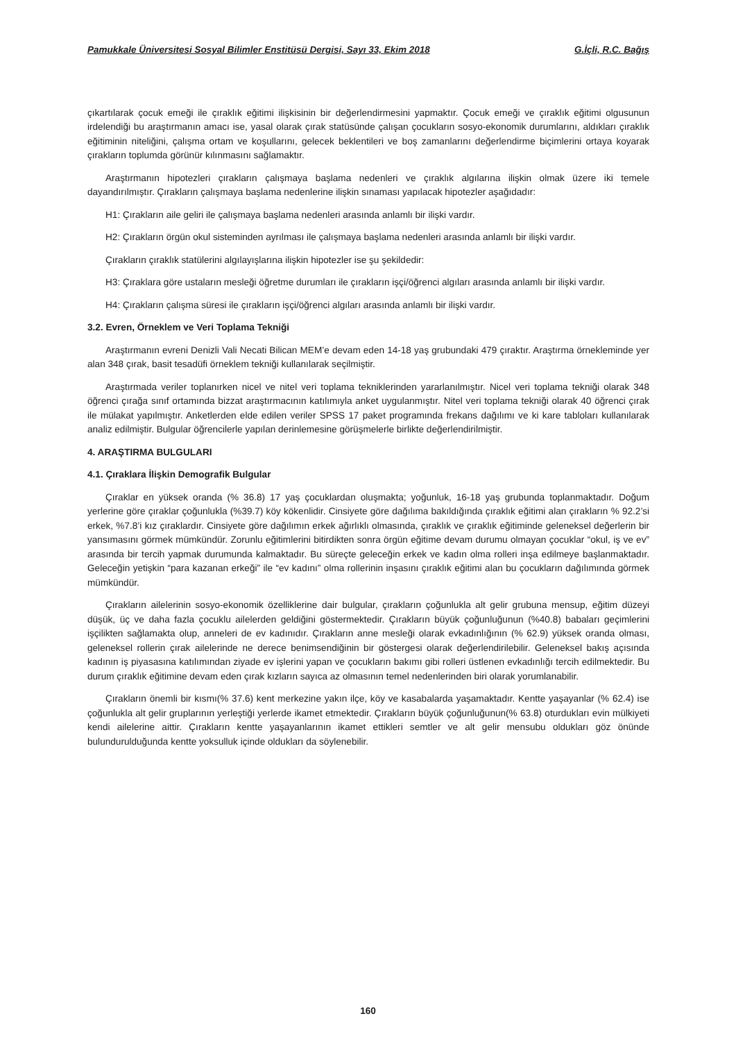Pamukkale Üniversitesi Sosyal Bilimler Enstitüsü Dergisi, Sayı 33, Ekim 2018 G.İçli, R.C. Bağış
çıkartılarak çocuk emeği ile çıraklık eğitimi ilişkisinin bir değerlendirmesini yapmaktır. Çocuk emeği ve çıraklık eğitimi olgusunun irdelendiği bu araştırmanın amacı ise, yasal olarak çırak statüsünde çalışan çocukların sosyo-ekonomik durumlarını, aldıkları çıraklık eğitiminin niteliğini, çalışma ortam ve koşullarını, gelecek beklentileri ve boş zamanlarını değerlendirme biçimlerini ortaya koyarak çırakların toplumda görünür kılınmasını sağlamaktır.
Araştırmanın hipotezleri çırakların çalışmaya başlama nedenleri ve çıraklık algılarına ilişkin olmak üzere iki temele dayandırılmıştır. Çırakların çalışmaya başlama nedenlerine ilişkin sınaması yapılacak hipotezler aşağıdadır:
H1: Çırakların aile geliri ile çalışmaya başlama nedenleri arasında anlamlı bir ilişki vardır.
H2: Çırakların örgün okul sisteminden ayrılması ile çalışmaya başlama nedenleri arasında anlamlı bir ilişki vardır.
Çırakların çıraklık statülerini algılayışlarına ilişkin hipotezler ise şu şekildedir:
H3: Çıraklara göre ustaların mesleği öğretme durumları ile çırakların işçi/öğrenci algıları arasında anlamlı bir ilişki vardır.
H4: Çırakların çalışma süresi ile çırakların işçi/öğrenci algıları arasında anlamlı bir ilişki vardır.
3.2. Evren, Örneklem ve Veri Toplama Tekniği
Araştırmanın evreni Denizli Vali Necati Bilican MEM’e devam eden 14-18 yaş grubundaki 479 çıraktır. Araştırma örnekleminde yer alan 348 çırak, basit tesadüfi örneklem tekniği kullanılarak seçilmiştir.
Araştırmada veriler toplanırken nicel ve nitel veri toplama tekniklerinden yararlanılmıştır. Nicel veri toplama tekniği olarak 348 öğrenci çırağa sınıf ortamında bizzat araştırmacının katılımıyla anket uygulanmıştır. Nitel veri toplama tekniği olarak 40 öğrenci çırak ile mülakat yapılmıştır. Anketlerden elde edilen veriler SPSS 17 paket programında frekans dağılımı ve ki kare tabloları kullanılarak analiz edilmiştir. Bulgular öğrencilerle yapılan derinlemesine görüşmelerle birlikte değerlendirilmiştir.
4. ARAŞTIRMA BULGULARI
4.1. Çıraklara İlişkin Demografik Bulgular
Çıraklar en yüksek oranda (% 36.8) 17 yaş çocuklardan oluşmakta; yoğunluk, 16-18 yaş grubunda toplanmaktadır. Doğum yerlerine göre çıraklar çoğunlukla (%39.7) köy kökenlidir. Cinsiyete göre dağılıma bakıldığında çıraklık eğitimi alan çırakların % 92.2’si erkek, %7.8’i kız çıraklardır. Cinsiyete göre dağılımın erkek ağırlıklı olmasında, çıraklık ve çıraklık eğitiminde geleneksel değerlerin bir yansımasını görmek mümkündür. Zorunlu eğitimlerini bitirdikten sonra örgün eğitime devam durumu olmayan çocuklar “okul, iş ve ev” arasında bir tercih yapmak durumunda kalmaktadır. Bu süreçte geleceğin erkek ve kadın olma rolleri inşa edilmeye başlanmaktadır. Geleceğin yetişkin “para kazanan erkeği” ile “ev kadını” olma rollerinin inşasını çıraklık eğitimi alan bu çocukların dağılımında görmek mümkündür.
Çırakların ailelerinin sosyo-ekonomik özelliklerine dair bulgular, çırakların çoğunlukla alt gelir grubuna mensup, eğitim düzeyi düşük, üç ve daha fazla çocuklu ailelerden geldiğini göstermektedir. Çırakların büyük çoğunluğunun (%40.8) babaları geçimlerini işçilikten sağlamakta olup, anneleri de ev kadınıdır. Çırakların anne mesleği olarak evkadınlığının (% 62.9) yüksek oranda olması, geleneksel rollerin çırak ailelerinde ne derece benimsendiğinin bir göstergesi olarak değerlendirilebilir. Geleneksel bakış açısında kadının iş piyasasına katılımından ziyade ev işlerini yapan ve çocukların bakımı gibi rolleri üstlenen evkadınlığı tercih edilmektedir. Bu durum çıraklık eğitimine devam eden çırak kızların sayıca az olmasının temel nedenlerinden biri olarak yorumlanabilir.
Çırakların önemli bir kısmı(% 37.6) kent merkezine yakın ilçe, köy ve kasabalarda yaşamaktadır. Kentte yaşayanlar (% 62.4) ise çoğunlukla alt gelir gruplarının yerleştiği yerlerde ikamet etmektedir. Çırakların büyük çoğunluğunun(% 63.8) oturdukları evin mülkiyeti kendi ailelerine aittir. Çırakların kentte yaşayanlarının ikamet ettikleri semtler ve alt gelir mensubu oldukları göz önünde bulundurulduğunda kentte yoksulluk içinde oldukları da söylenebilir.
160